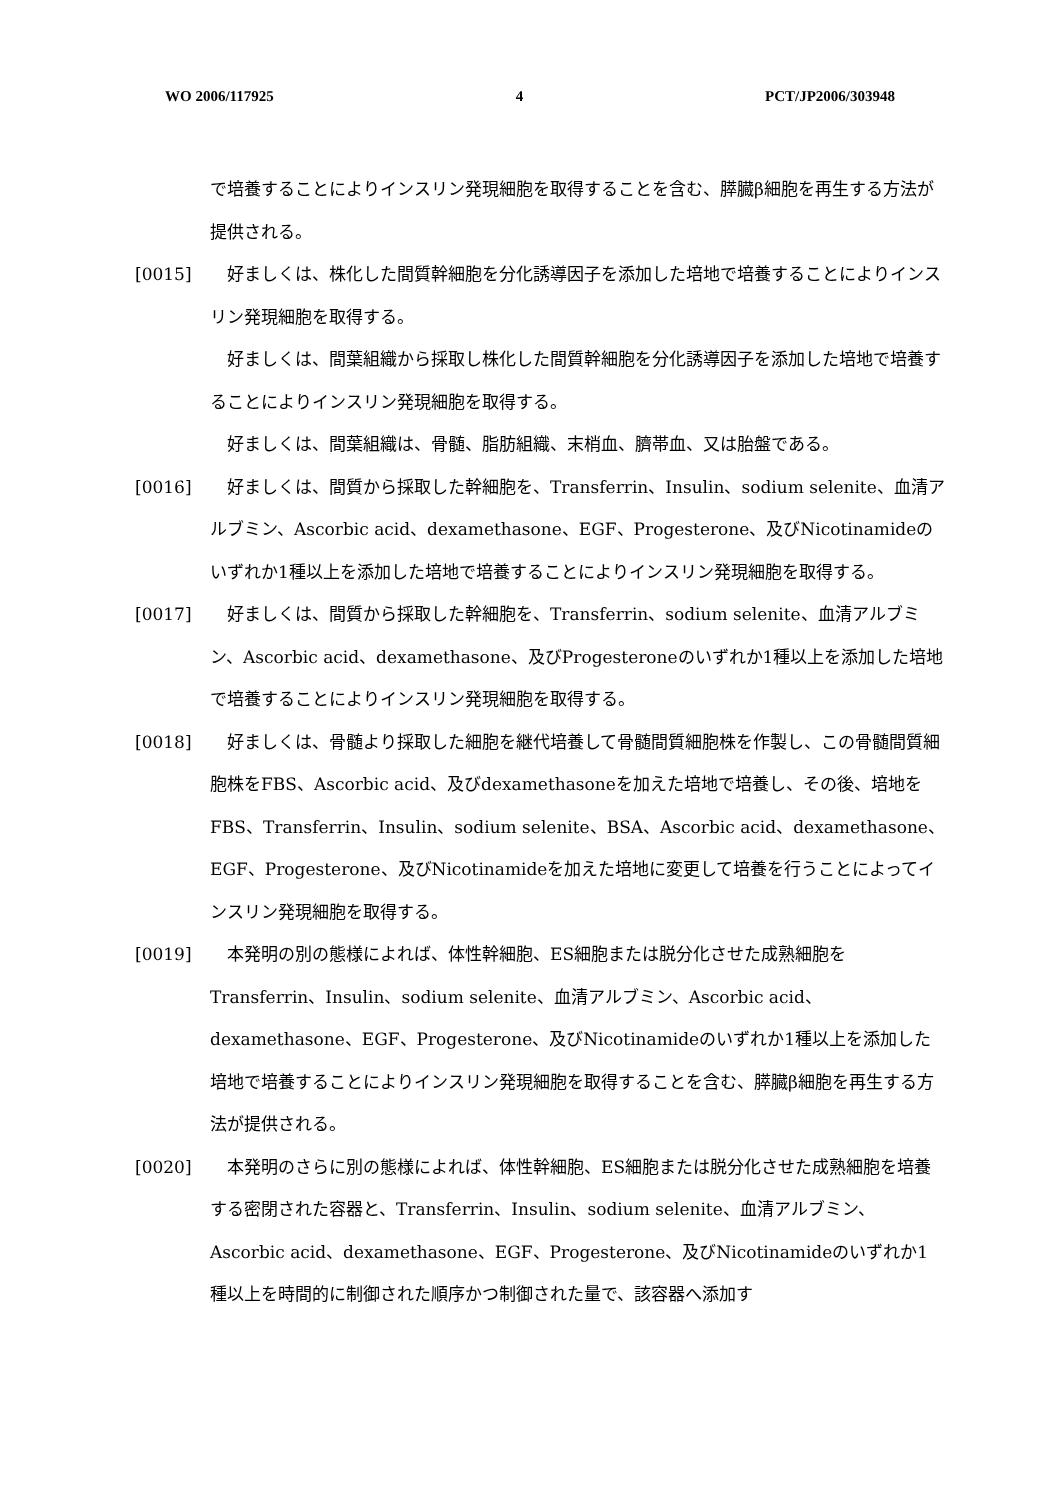WO 2006/117925 4 PCT/JP2006/303948
で培養することによりインスリン発現細胞を取得することを含む、膵臓β細胞を再生する方法が提供される。
[0015]　好ましくは、株化した間質幹細胞を分化誘導因子を添加した培地で培養することによりインスリン発現細胞を取得する。
　好ましくは、間葉組織から採取し株化した間質幹細胞を分化誘導因子を添加した培地で培養することによりインスリン発現細胞を取得する。
　好ましくは、間葉組織は、骨髄、脂肪組織、末梢血、臍帯血、又は胎盤である。
[0016]　好ましくは、間質から採取した幹細胞を、Transferrin、Insulin、sodium selenite、血清アルブミン、Ascorbic acid、dexamethasone、EGF、Progesterone、及びNicotinamideのいずれか1種以上を添加した培地で培養することによりインスリン発現細胞を取得する。
[0017]　好ましくは、間質から採取した幹細胞を、Transferrin、sodium selenite、血清アルブミン、Ascorbic acid、dexamethasone、及びProgesteroneのいずれか1種以上を添加した培地で培養することによりインスリン発現細胞を取得する。
[0018]　好ましくは、骨髄より採取した細胞を継代培養して骨髄間質細胞株を作製し、この骨髄間質細胞株をFBS、Ascorbic acid、及びdexamethasoneを加えた培地で培養し、その後、培地をFBS、Transferrin、Insulin、sodium selenite、BSA、Ascorbic acid、dexamethasone、EGF、Progesterone、及びNicotinamideを加えた培地に変更して培養を行うことによってインスリン発現細胞を取得する。
[0019]　本発明の別の態様によれば、体性幹細胞、ES細胞または脱分化させた成熟細胞をTransferrin、Insulin、sodium selenite、血清アルブミン、Ascorbic acid、dexamethasone、EGF、Progesterone、及びNicotinamideのいずれか1種以上を添加した培地で培養することによりインスリン発現細胞を取得することを含む、膵臓β細胞を再生する方法が提供される。
[0020]　本発明のさらに別の態様によれば、体性幹細胞、ES細胞または脱分化させた成熟細胞を培養する密閉された容器と、Transferrin、Insulin、sodium selenite、血清アルブミン、Ascorbic acid、dexamethasone、EGF、Progesterone、及びNicotinamideのいずれか1種以上を時間的に制御された順序かつ制御された量で、該容器へ添加す